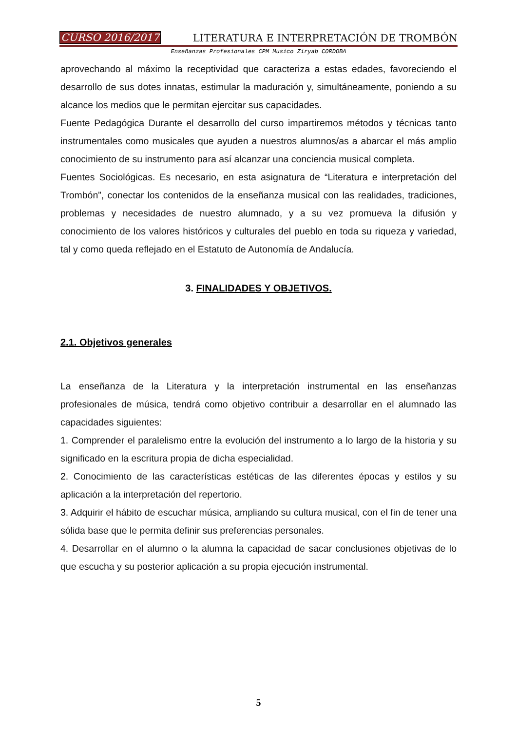CURSO 2016/2017 LITERATURA E INTERPRETACIÓN DE TROMBÓN
Enseñanzas Profesionales CPM Musico Ziryab CORDOBA
aprovechando al máximo la receptividad que caracteriza a estas edades, favoreciendo el desarrollo de sus dotes innatas, estimular la maduración y, simultáneamente, poniendo a su alcance los medios que le permitan ejercitar sus capacidades.
Fuente Pedagógica Durante el desarrollo del curso impartiremos métodos y técnicas tanto instrumentales como musicales que ayuden a nuestros alumnos/as a abarcar el más amplio conocimiento de su instrumento para así alcanzar una conciencia musical completa.
Fuentes Sociológicas. Es necesario, en esta asignatura de “Literatura e interpretación del Trombón”, conectar los contenidos de la enseñanza musical con las realidades, tradiciones, problemas y necesidades de nuestro alumnado, y a su vez promueva la difusión y conocimiento de los valores históricos y culturales del pueblo en toda su riqueza y variedad, tal y como queda reflejado en el Estatuto de Autonomía de Andalucía.
3. FINALIDADES Y OBJETIVOS.
2.1. Objetivos generales
La enseñanza de la Literatura y la interpretación instrumental en las enseñanzas profesionales de música, tendrá como objetivo contribuir a desarrollar en el alumnado las capacidades siguientes:
1. Comprender el paralelismo entre la evolución del instrumento a lo largo de la historia y su significado en la escritura propia de dicha especialidad.
2. Conocimiento de las características estéticas de las diferentes épocas y estilos y su aplicación a la interpretación del repertorio.
3. Adquirir el hábito de escuchar música, ampliando su cultura musical, con el fin de tener una sólida base que le permita definir sus preferencias personales.
4. Desarrollar en el alumno o la alumna la capacidad de sacar conclusiones objetivas de lo que escucha y su posterior aplicación a su propia ejecución instrumental.
5